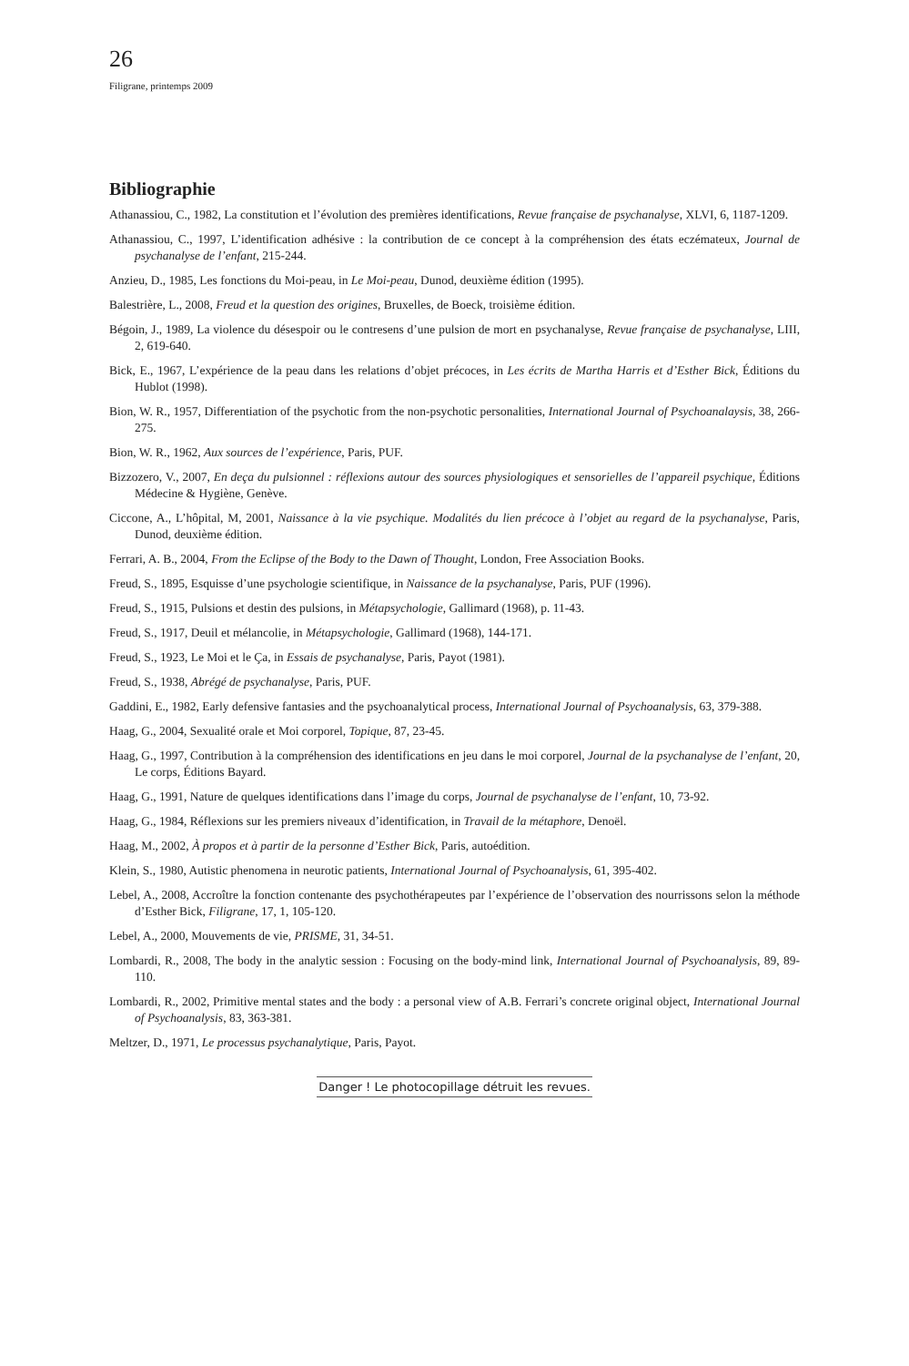26
Filigrane, printemps 2009
Bibliographie
Athanassiou, C., 1982, La constitution et l’évolution des premières identifications, Revue française de psychanalyse, XLVI, 6, 1187-1209.
Athanassiou, C., 1997, L’identification adhésive : la contribution de ce concept à la compréhension des états eczémateux, Journal de psychanalyse de l’enfant, 215-244.
Anzieu, D., 1985, Les fonctions du Moi-peau, in Le Moi-peau, Dunod, deuxième édition (1995).
Balestrière, L., 2008, Freud et la question des origines, Bruxelles, de Boeck, troisième édition.
Bégoin, J., 1989, La violence du désespoir ou le contresens d’une pulsion de mort en psychanalyse, Revue française de psychanalyse, LIII, 2, 619-640.
Bick, E., 1967, L’expérience de la peau dans les relations d’objet précoces, in Les écrits de Martha Harris et d’Esther Bick, Éditions du Hublot (1998).
Bion, W. R., 1957, Differentiation of the psychotic from the non-psychotic personalities, International Journal of Psychoanalaysis, 38, 266-275.
Bion, W. R., 1962, Aux sources de l’expérience, Paris, PUF.
Bizzozero, V., 2007, En deça du pulsionnel : réflexions autour des sources physiologiques et sensorielles de l’appareil psychique, Éditions Médecine & Hygiène, Genève.
Ciccone, A., L’hôpital, M, 2001, Naissance à la vie psychique. Modalités du lien précoce à l’objet au regard de la psychanalyse, Paris, Dunod, deuxième édition.
Ferrari, A. B., 2004, From the Eclipse of the Body to the Dawn of Thought, London, Free Association Books.
Freud, S., 1895, Esquisse d’une psychologie scientifique, in Naissance de la psychanalyse, Paris, PUF (1996).
Freud, S., 1915, Pulsions et destin des pulsions, in Métapsychologie, Gallimard (1968), p. 11-43.
Freud, S., 1917, Deuil et mélancolie, in Métapsychologie, Gallimard (1968), 144-171.
Freud, S., 1923, Le Moi et le Ça, in Essais de psychanalyse, Paris, Payot (1981).
Freud, S., 1938, Abrégé de psychanalyse, Paris, PUF.
Gaddini, E., 1982, Early defensive fantasies and the psychoanalytical process, International Journal of Psychoanalysis, 63, 379-388.
Haag, G., 2004, Sexualité orale et Moi corporel, Topique, 87, 23-45.
Haag, G., 1997, Contribution à la compréhension des identifications en jeu dans le moi corporel, Journal de la psychanalyse de l’enfant, 20, Le corps, Éditions Bayard.
Haag, G., 1991, Nature de quelques identifications dans l’image du corps, Journal de psychanalyse de l’enfant, 10, 73-92.
Haag, G., 1984, Réflexions sur les premiers niveaux d’identification, in Travail de la métaphore, Denoël.
Haag, M., 2002, À propos et à partir de la personne d’Esther Bick, Paris, autoédition.
Klein, S., 1980, Autistic phenomena in neurotic patients, International Journal of Psychoanalysis, 61, 395-402.
Lebel, A., 2008, Accroître la fonction contenante des psychothérapeutes par l’expérience de l’observation des nourrissons selon la méthode d’Esther Bick, Filigrane, 17, 1, 105-120.
Lebel, A., 2000, Mouvements de vie, PRISME, 31, 34-51.
Lombardi, R., 2008, The body in the analytic session : Focusing on the body-mind link, International Journal of Psychoanalysis, 89, 89-110.
Lombardi, R., 2002, Primitive mental states and the body : a personal view of A.B. Ferrari’s concrete original object, International Journal of Psychoanalysis, 83, 363-381.
Meltzer, D., 1971, Le processus psychanalytique, Paris, Payot.
Danger ! Le photocopillage détruit les revues.